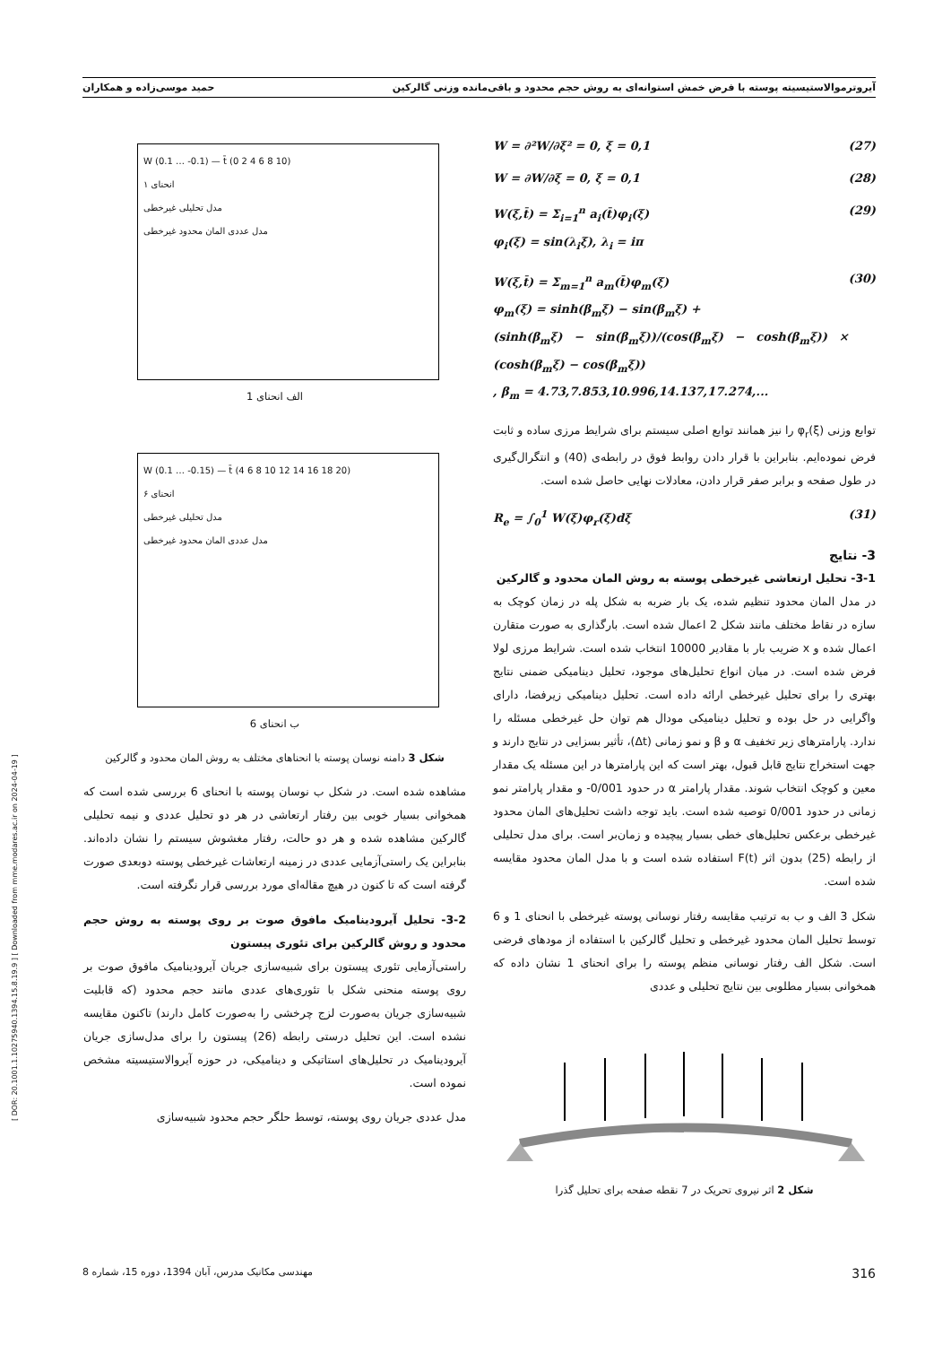آیروترموالاستیسیته پوسته با فرض خمش استوانه‌ای به روش حجم محدود و باقی‌مانده وزنی گالرکین حمید موسی‌زاده و همکاران
W = ∂²W/∂ξ² = 0, ξ = 0,1 (27)
W = ∂W/∂ξ = 0, ξ = 0,1 (28)
W(ξ,t̄) = Σ<sub>i=1</sub><sup>n</sup> a<sub>i</sub>(t̄)φ<sub>i</sub>(ξ)
φ<sub>i</sub>(ξ) = sin(λ<sub>i</sub>ξ), λ<sub>i</sub> = iπ (29)
W(ξ,t̄) = Σ<sub>m=1</sub><sup>n</sup> a<sub>m</sub>(t̄)φ<sub>m</sub>(ξ)
φ<sub>m</sub>(ξ) = sinh(β<sub>m</sub>ξ) − sin(β<sub>m</sub>ξ) +
(sinh(β<sub>m</sub>ξ) − sin(β<sub>m</sub>ξ))/(cos(β<sub>m</sub>ξ) − cosh(β<sub>m</sub>ξ)) × (cosh(β<sub>m</sub>ξ) − cos(β<sub>m</sub>ξ))
, β<sub>m</sub> = 4.73,7.853,10.996,14.137,17.274,... (30)
توابع وزنی φ<sub>r</sub>(ξ) را نیز همانند توابع اصلی سیستم برای شرایط مرزی ساده و ثابت فرض نموده‌ایم. بنابراین با قرار دادن روابط فوق در رابطه‌ی (40) و انتگرال‌گیری در طول صفحه و برابر صفر قرار دادن، معادلات نهایی حاصل شده است.
R<sub>e</sub> = ∫<sub>0</sub><sup>1</sup> W(ξ)φ<sub>r</sub>(ξ)dξ (31)
3- نتایج
3-1- تحلیل ارتعاشی غیرخطی پوسته به روش المان محدود و گالرکین
در مدل المان محدود تنظیم شده، یک بار ضربه به شکل پله در زمان کوچک به سازه در نقاط مختلف مانند شکل 2 اعمال شده است. بارگذاری به صورت متقارن اعمال شده و x ضریب بار با مقادیر 10000 انتخاب شده است. شرایط مرزی لولا فرض شده است. در میان انواع تحلیل‌های موجود، تحلیل دینامیکی ضمنی نتایج بهتری را برای تحلیل غیرخطی ارائه داده است. تحلیل دینامیکی زیرفضا، دارای واگرایی در حل بوده و تحلیل دینامیکی مودال هم توان حل غیرخطی مسئله را ندارد. پارامترهای زیر تخفیف α و β و نمو زمانی (Δt)، تأثیر بسزایی در نتایج دارند و جهت استخراج نتایج قابل قبول، بهتر است که این پارامترها در این مسئله یک مقدار معین و کوچک انتخاب شوند. مقدار پارامتر α در حدود 0/001- و مقدار پارامتر نمو زمانی در حدود 0/001 توصیه شده است. باید توجه داشت تحلیل‌های المان محدود غیرخطی برعکس تحلیل‌های خطی بسیار پیچیده و زمان‌بر است. برای مدل تحلیلی از رابطه (25) بدون اثر F(t) استفاده شده است و با مدل المان محدود مقایسه شده است.
شکل 3 الف و ب به ترتیب مقایسه رفتار نوسانی پوسته غیرخطی با انحنای 1 و 6 توسط تحلیل المان محدود غیرخطی و تحلیل گالرکین با استفاده از مودهای فرضی است. شکل الف رفتار نوسانی منظم پوسته را برای انحنای 1 نشان داده که همخوانی بسیار مطلوبی بین نتایج تحلیلی و عددی
شکل 2 اثر نیروی تحریک در 7 نقطه صفحه برای تحلیل گذرا
W (0.1 … -0.1) — t̄ (0 2 4 6 8 10)
انحنای ۱
مدل تحلیلی غیرخطی
مدل عددی المان محدود غیرخطی
الف انحنای 1
W (0.1 … -0.15) — t̄ (4 6 8 10 12 14 16 18 20)
انحنای ۶
مدل تحلیلی غیرخطی
مدل عددی المان محدود غیرخطی
ب انحنای 6
شکل 3 دامنه نوسان پوسته با انحناهای مختلف به روش المان محدود و گالرکین
مشاهده شده است. در شکل ب نوسان پوسته با انحنای 6 بررسی شده است که همخوانی بسیار خوبی بین رفتار ارتعاشی در هر دو تحلیل عددی و نیمه تحلیلی گالرکین مشاهده شده و هر دو حالت، رفتار مغشوش سیستم را نشان داده‌اند. بنابراین یک راستی‌آزمایی عددی در زمینه ارتعاشات غیرخطی پوسته دوبعدی صورت گرفته است که تا کنون در هیچ مقاله‌ای مورد بررسی قرار نگرفته است.
3-2- تحلیل آیرودینامیک مافوق صوت بر روی پوسته به روش حجم محدود و روش گالرکین برای تئوری پیستون
راستی‌آزمایی تئوری پیستون برای شبیه‌سازی جریان آیرودینامیک مافوق صوت بر روی پوسته منحنی شکل با تئوری‌های عددی مانند حجم محدود (که قابلیت شبیه‌سازی جریان به‌صورت لزج چرخشی را به‌صورت کامل دارند) تاکنون مقایسه نشده است. این تحلیل درستی رابطه (26) پیستون را برای مدل‌سازی جریان آیرودینامیک در تحلیل‌های استاتیکی و دینامیکی، در حوزه آیروالاستیسیته مشخص نموده است.
مدل عددی جریان روی پوسته، توسط حلگر حجم محدود شبیه‌سازی
316 مهندسی مکانیک مدرس، آبان 1394، دوره 15، شماره 8
[ DOR: 20.1001.1.10275940.1394.15.8.19.9 ] [ Downloaded from mme.modares.ac.ir on 2024-04-19 ]